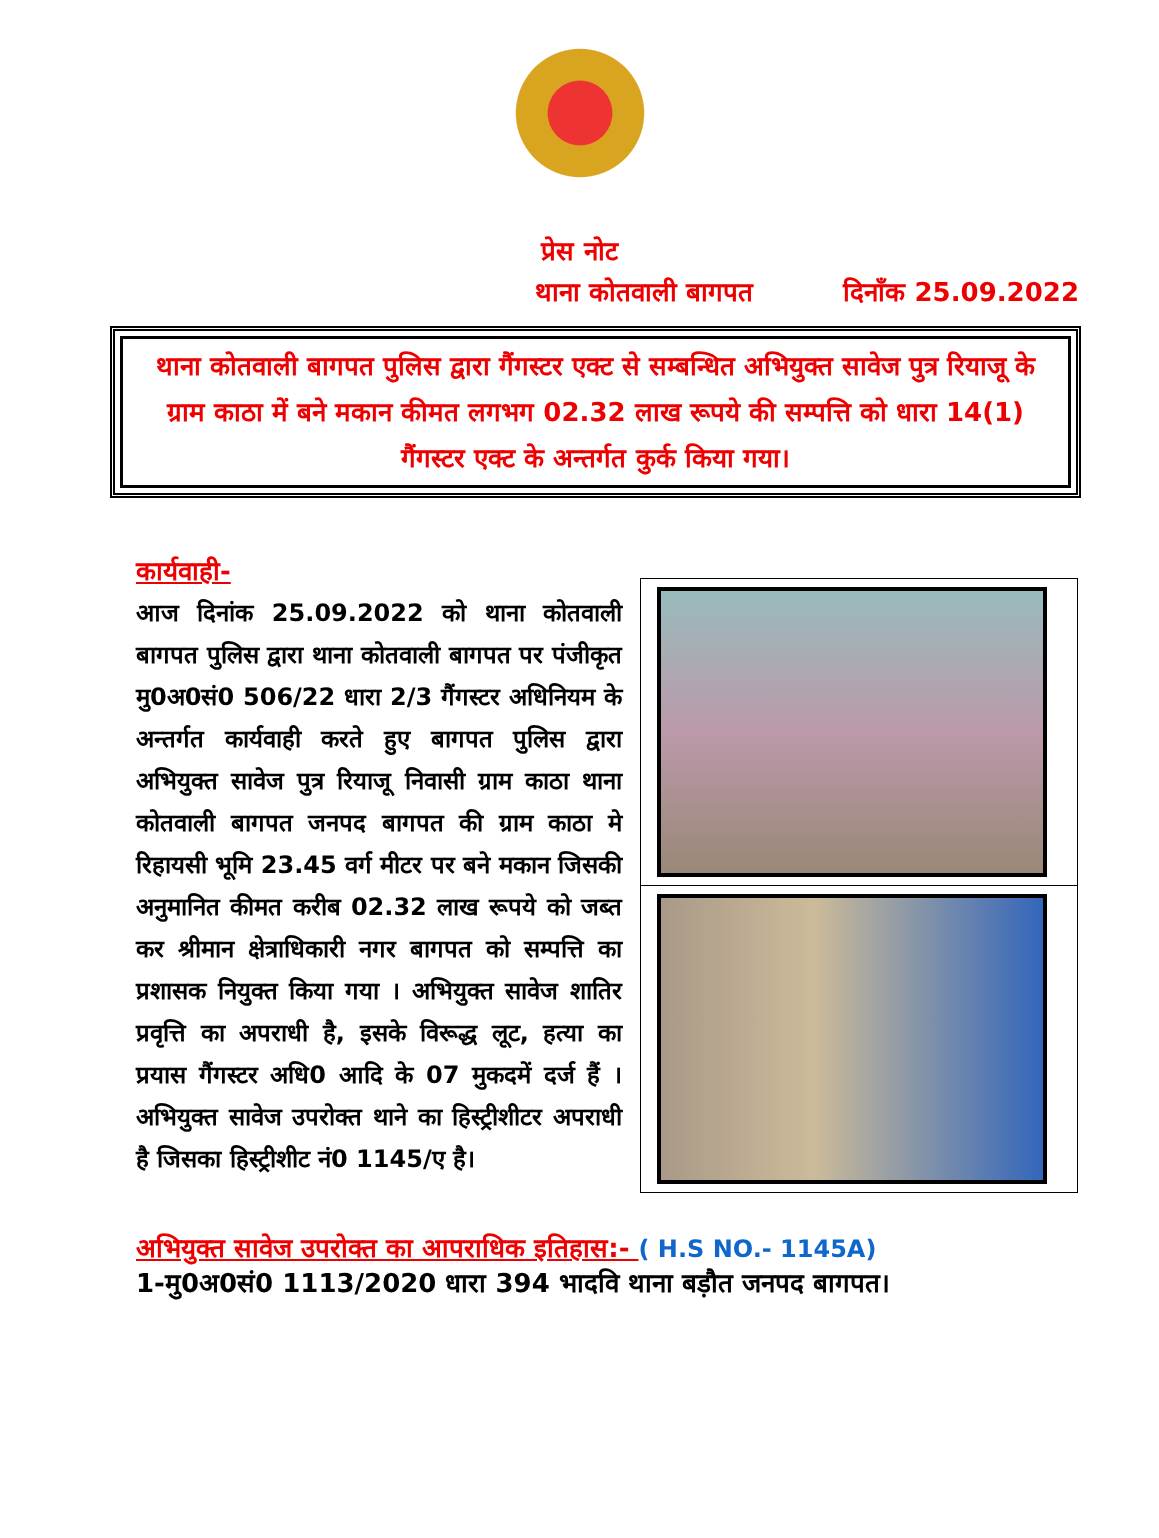प्रेस नोट
थाना कोतवाली बागपत दिनाँक 25.09.2022
थाना कोतवाली बागपत पुलिस द्वारा गैंगस्टर एक्ट से सम्बन्धित अभियुक्त सावेज पुत्र रियाजू के ग्राम काठा में बने मकान कीमत लगभग 02.32 लाख रूपये की सम्पत्ति को धारा 14(1) गैंगस्टर एक्ट के अन्तर्गत कुर्क किया गया।
कार्यवाही-
आज दिनांक 25.09.2022 को थाना कोतवाली बागपत पुलिस द्वारा थाना कोतवाली बागपत पर पंजीकृत मु0अ0सं0 506/22 धारा 2/3 गैंगस्टर अधिनियम के अन्तर्गत कार्यवाही करते हुए बागपत पुलिस द्वारा अभियुक्त सावेज पुत्र रियाजू निवासी ग्राम काठा थाना कोतवाली बागपत जनपद बागपत की ग्राम काठा मे रिहायसी भूमि 23.45 वर्ग मीटर पर बने मकान जिसकी अनुमानित कीमत करीब 02.32 लाख रूपये को जब्त कर श्रीमान क्षेत्राधिकारी नगर बागपत को सम्पत्ति का प्रशासक नियुक्त किया गया । अभियुक्त सावेज शातिर प्रवृत्ति का अपराधी है, इसके विरूद्ध लूट, हत्या का प्रयास गैंगस्टर अधि0 आदि के 07 मुकदमें दर्ज हैं । अभियुक्त सावेज उपरोक्त थाने का हिस्ट्रीशीटर अपराधी है जिसका हिस्ट्रीशीट नं0 1145/ए है।
अभियुक्त सावेज उपरोक्त का आपराधिक इतिहास:- ( H.S NO.- 1145A)
1-मु0अ0सं0 1113/2020 धारा 394 भादवि थाना बड़ौत जनपद बागपत।